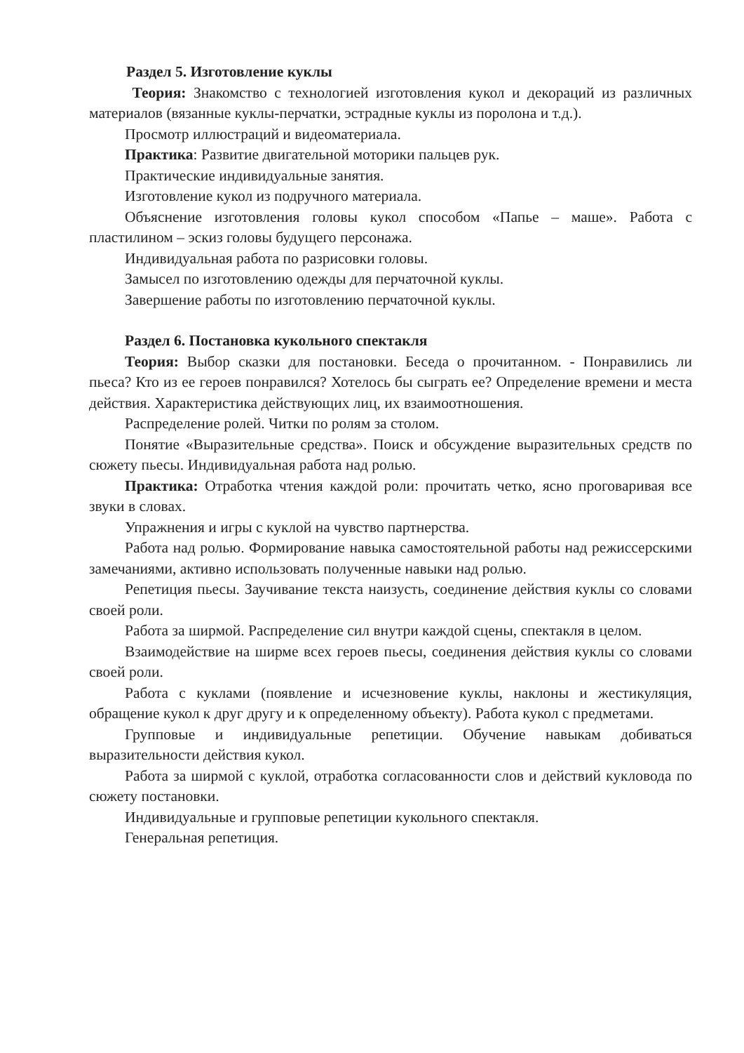Раздел 5. Изготовление куклы
Теория: Знакомство с технологией изготовления кукол и декораций из различных материалов (вязанные куклы-перчатки, эстрадные куклы из поролона и т.д.).
Просмотр иллюстраций и видеоматериала.
Практика: Развитие двигательной моторики пальцев рук.
Практические индивидуальные занятия.
Изготовление кукол из подручного материала.
Объяснение изготовления головы кукол способом «Папье – маше». Работа с пластилином – эскиз головы будущего персонажа.
Индивидуальная работа по разрисовки головы.
Замысел по изготовлению одежды для перчаточной куклы.
Завершение работы по изготовлению перчаточной куклы.
Раздел 6. Постановка кукольного спектакля
Теория: Выбор сказки для постановки. Беседа о прочитанном. - Понравились ли пьеса? Кто из ее героев понравился? Хотелось бы сыграть ее? Определение времени и места действия. Характеристика действующих лиц, их взаимоотношения.
Распределение ролей. Читки по ролям за столом.
Понятие «Выразительные средства». Поиск и обсуждение выразительных средств по сюжету пьесы. Индивидуальная работа над ролью.
Практика: Отработка чтения каждой роли: прочитать четко, ясно проговаривая все звуки в словах.
Упражнения и игры с куклой на чувство партнерства.
Работа над ролью. Формирование навыка самостоятельной работы над режиссерскими замечаниями, активно использовать полученные навыки над ролью.
Репетиция пьесы. Заучивание текста наизусть, соединение действия куклы со словами своей роли.
Работа за ширмой. Распределение сил внутри каждой сцены, спектакля в целом.
Взаимодействие на ширме всех героев пьесы, соединения действия куклы со словами своей роли.
Работа с куклами (появление и исчезновение куклы, наклоны и жестикуляция, обращение кукол к друг другу и к определенному объекту). Работа кукол с предметами.
Групповые и индивидуальные репетиции. Обучение навыкам добиваться выразительности действия кукол.
Работа за ширмой с куклой, отработка согласованности слов и действий кукловода по сюжету постановки.
Индивидуальные и групповые репетиции кукольного спектакля.
Генеральная репетиция.